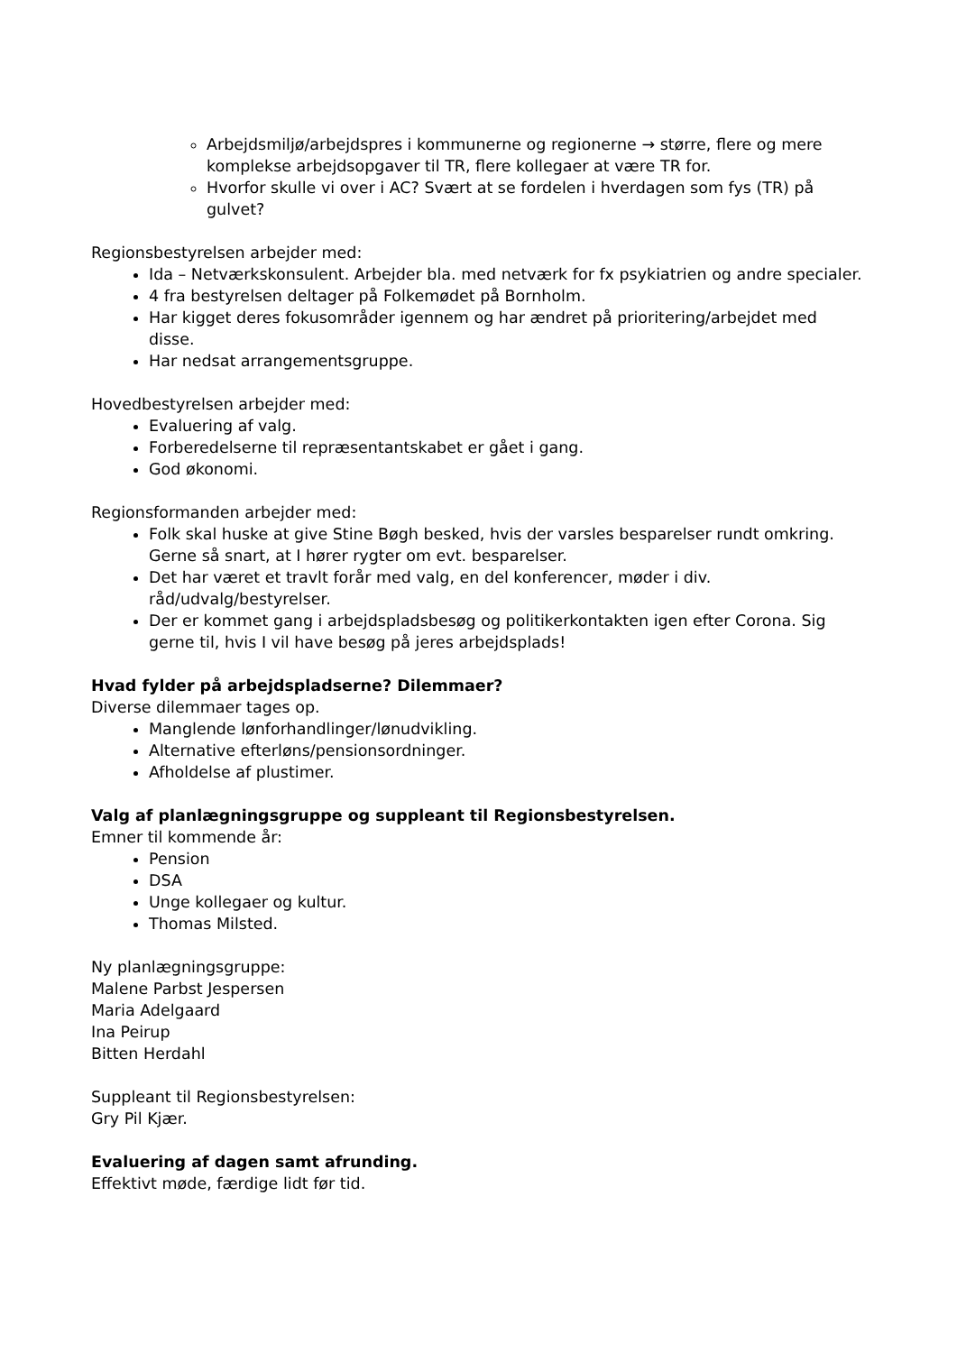Arbejdsmiljø/arbejdspres i kommunerne og regionerne → større, flere og mere komplekse arbejdsopgaver til TR, flere kollegaer at være TR for.
Hvorfor skulle vi over i AC? Svært at se fordelen i hverdagen som fys (TR) på gulvet?
Regionsbestyrelsen arbejder med:
Ida – Netværkskonsulent. Arbejder bla. med netværk for fx psykiatrien og andre specialer.
4 fra bestyrelsen deltager på Folkemødet på Bornholm.
Har kigget deres fokusområder igennem og har ændret på prioritering/arbejdet med disse.
Har nedsat arrangementsgruppe.
Hovedbestyrelsen arbejder med:
Evaluering af valg.
Forberedelserne til repræsentantskabet er gået i gang.
God økonomi.
Regionsformanden arbejder med:
Folk skal huske at give Stine Bøgh besked, hvis der varsles besparelser rundt omkring. Gerne så snart, at I hører rygter om evt. besparelser.
Det har været et travlt forår med valg, en del konferencer, møder i div. råd/udvalg/bestyrelser.
Der er kommet gang i arbejdspladsbesøg og politikerkontakten igen efter Corona. Sig gerne til, hvis I vil have besøg på jeres arbejdsplads!
Hvad fylder på arbejdspladserne? Dilemmaer?
Diverse dilemmaer tages op.
Manglende lønforhandlinger/lønudvikling.
Alternative efterløns/pensionsordninger.
Afholdelse af plustimer.
Valg af planlægningsgruppe og suppleant til Regionsbestyrelsen.
Emner til kommende år:
Pension
DSA
Unge kollegaer og kultur.
Thomas Milsted.
Ny planlægningsgruppe:
Malene Parbst Jespersen
Maria Adelgaard
Ina Peirup
Bitten Herdahl
Suppleant til Regionsbestyrelsen:
Gry Pil Kjær.
Evaluering af dagen samt afrunding.
Effektivt møde, færdige lidt før tid.